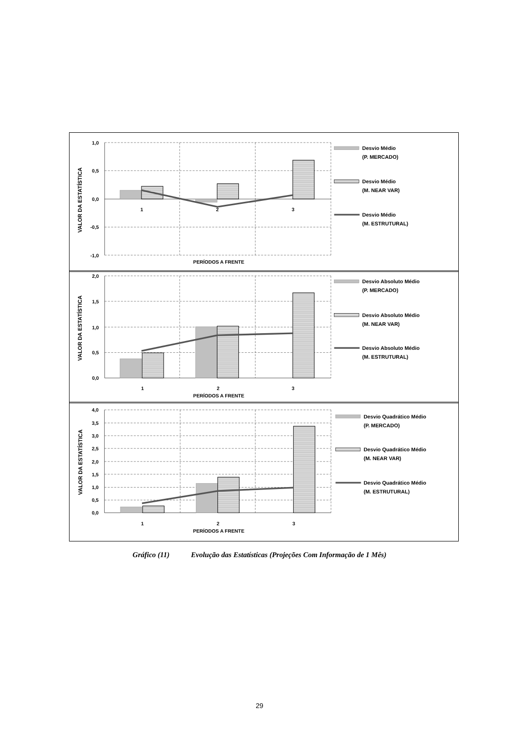1,0
0,5
0,0
-0,5
-1,0
1
2
3
PERÍODOS A FRENTE
VALOR DA ESTATÍSTICA
Desvio Médio
(P. MERCADO)
Desvio Médio
(M. NEAR VAR)
Desvio Médio
(M. ESTRUTURAL)
2,0
1,5
1,0
0,5
0,0
1
2
3
PERÍODOS A FRENTE
VALOR DA ESTATÍSTICA
Desvio Absoluto Médio
(P. MERCADO)
Desvio Absoluto Médio
(M. NEAR VAR)
Desvio Absoluto Médio
(M. ESTRUTURAL)
4,0
3,5
3,0
2,5
2,0
1,5
1,0
0,5
0,0
1
2
3
PERÍODOS A FRENTE
VALOR DA ESTATÍSTICA
Desvio Quadrático Médio
(P. MERCADO)
Desvio Quadrático Médio
(M. NEAR VAR)
Desvio Quadrático Médio
(M. ESTRUTURAL)
Gráfico (11) Evolução das Estatísticas (Projeções Com Informação de 1 Mês)
29